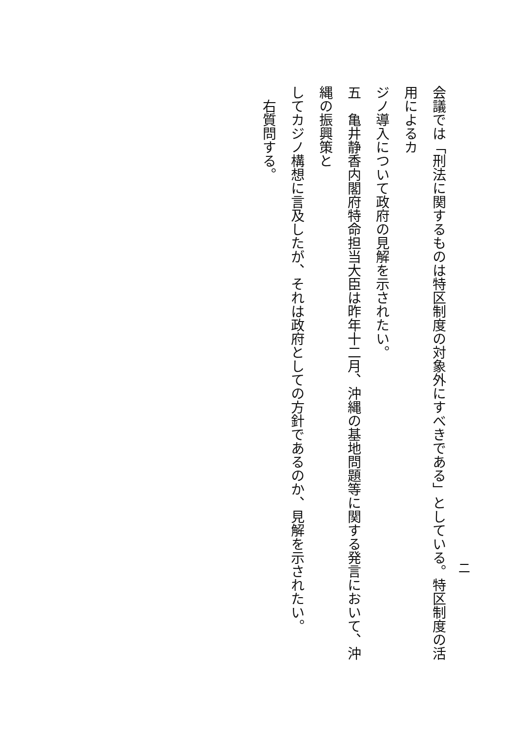会議では「刑法に関するものは特区制度の対象外にすべきである」としている。特区制度の活用によるカ
ジノ導入について政府の見解を示されたい。
五　亀井静香内閣府特命担当大臣は昨年十二月、沖縄の基地問題等に関する発言において、沖縄の振興策と
してカジノ構想に言及したが、それは政府としての方針であるのか、見解を示されたい。
　右質問する。
二